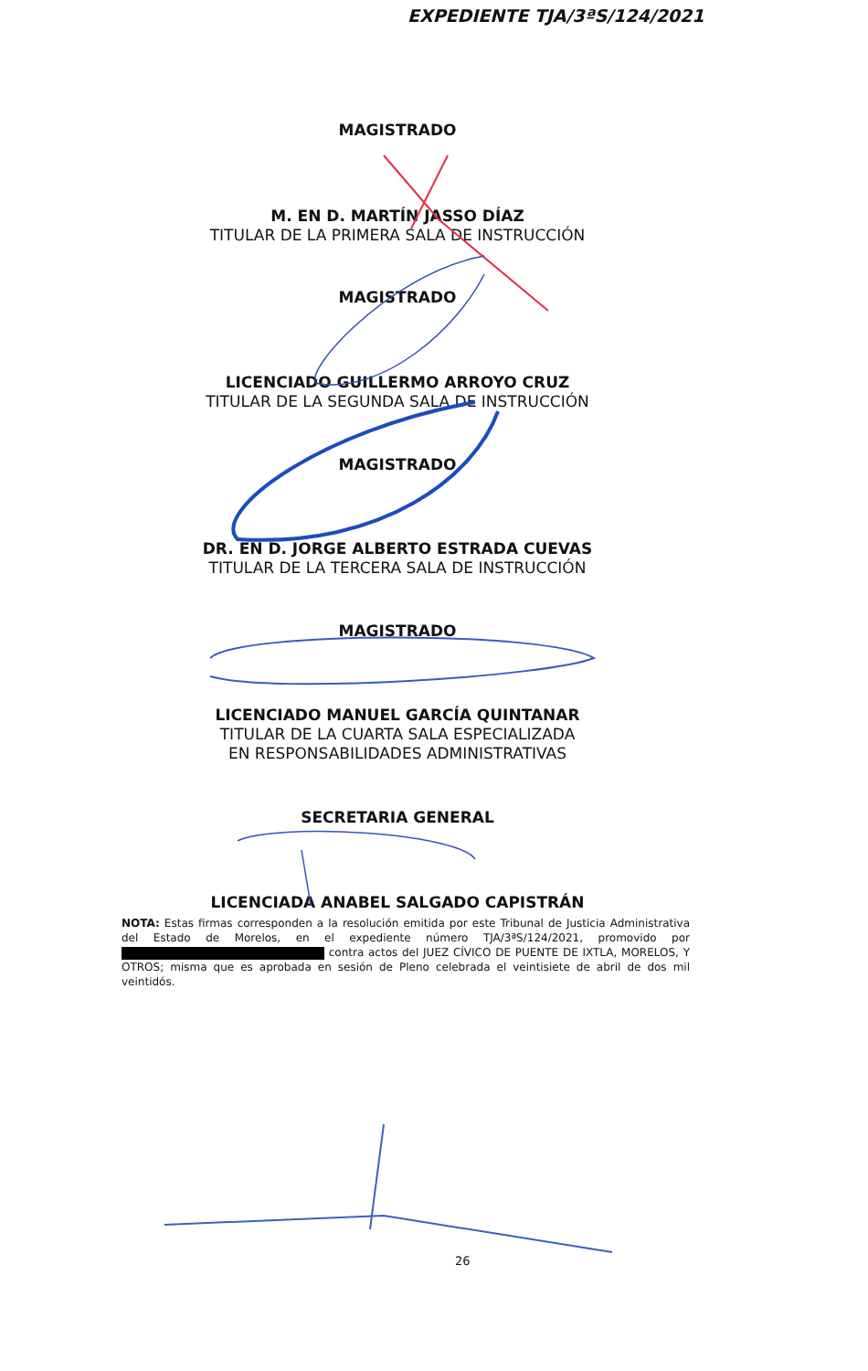EXPEDIENTE TJA/3ªS/124/2021
MAGISTRADO
M. EN D. MARTÍN JASSO DÍAZ
TITULAR DE LA PRIMERA SALA DE INSTRUCCIÓN
MAGISTRADO
LICENCIADO GUILLERMO ARROYO CRUZ
TITULAR DE LA SEGUNDA SALA DE INSTRUCCIÓN
MAGISTRADO
DR. EN D. JORGE ALBERTO ESTRADA CUEVAS
TITULAR DE LA TERCERA SALA DE INSTRUCCIÓN
MAGISTRADO
LICENCIADO MANUEL GARCÍA QUINTANAR
TITULAR DE LA CUARTA SALA ESPECIALIZADA
EN RESPONSABILIDADES ADMINISTRATIVAS
SECRETARIA GENERAL
LICENCIADA ANABEL SALGADO CAPISTRÁN
NOTA: Estas firmas corresponden a la resolución emitida por este Tribunal de Justicia Administrativa del Estado de Morelos, en el expediente número TJA/3ªS/124/2021, promovido por contra actos del JUEZ CÍVICO DE PUENTE DE IXTLA, MORELOS, Y OTROS; misma que es aprobada en sesión de Pleno celebrada el veintisiete de abril de dos mil veintidós.
26